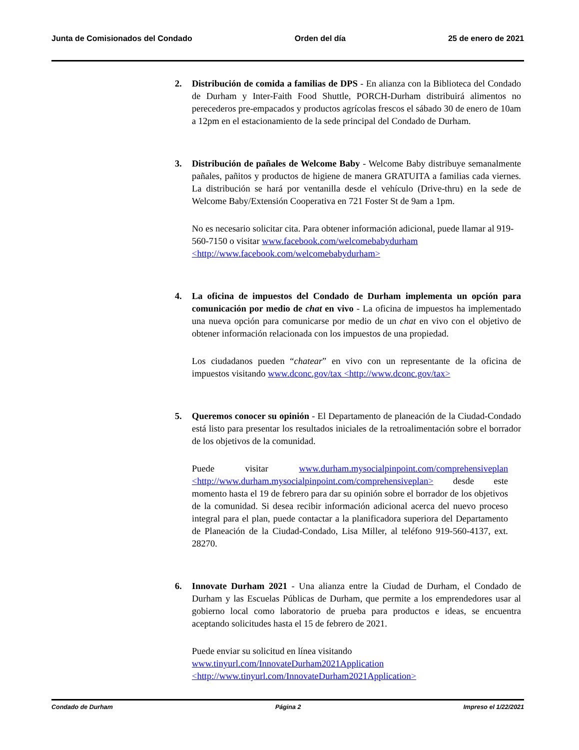Junta de Comisionados del Condado Orden del día 25 de enero de 2021
2. Distribución de comida a familias de DPS - En alianza con la Biblioteca del Condado de Durham y Inter-Faith Food Shuttle, PORCH-Durham distribuirá alimentos no perecederos pre-empacados y productos agrícolas frescos el sábado 30 de enero de 10am a 12pm en el estacionamiento de la sede principal del Condado de Durham.
3. Distribución de pañales de Welcome Baby - Welcome Baby distribuye semanalmente pañales, pañitos y productos de higiene de manera GRATUITA a familias cada viernes. La distribución se hará por ventanilla desde el vehículo (Drive-thru) en la sede de Welcome Baby/Extensión Cooperativa en 721 Foster St de 9am a 1pm.
No es necesario solicitar cita. Para obtener información adicional, puede llamar al 919-560-7150 o visitar www.facebook.com/welcomebabydurham <http://www.facebook.com/welcomebabydurham>
4. La oficina de impuestos del Condado de Durham implementa un opción para comunicación por medio de chat en vivo - La oficina de impuestos ha implementado una nueva opción para comunicarse por medio de un chat en vivo con el objetivo de obtener información relacionada con los impuestos de una propiedad.
Los ciudadanos pueden “chatear” en vivo con un representante de la oficina de impuestos visitando www.dconc.gov/tax <http://www.dconc.gov/tax>
5. Queremos conocer su opinión - El Departamento de planeación de la Ciudad-Condado está listo para presentar los resultados iniciales de la retroalimentación sobre el borrador de los objetivos de la comunidad.
Puede visitar www.durham.mysocialpinpoint.com/comprehensiveplan <http://www.durham.mysocialpinpoint.com/comprehensiveplan> desde este momento hasta el 19 de febrero para dar su opinión sobre el borrador de los objetivos de la comunidad. Si desea recibir información adicional acerca del nuevo proceso integral para el plan, puede contactar a la planificadora superiora del Departamento de Planeación de la Ciudad-Condado, Lisa Miller, al teléfono 919-560-4137, ext. 28270.
6. Innovate Durham 2021 - Una alianza entre la Ciudad de Durham, el Condado de Durham y las Escuelas Públicas de Durham, que permite a los emprendedores usar al gobierno local como laboratorio de prueba para productos e ideas, se encuentra aceptando solicitudes hasta el 15 de febrero de 2021.
Puede enviar su solicitud en línea visitando
www.tinyurl.com/InnovateDurham2021Application
<http://www.tinyurl.com/InnovateDurham2021Application>
Condado de Durham Página 2 Impreso el 1/22/2021